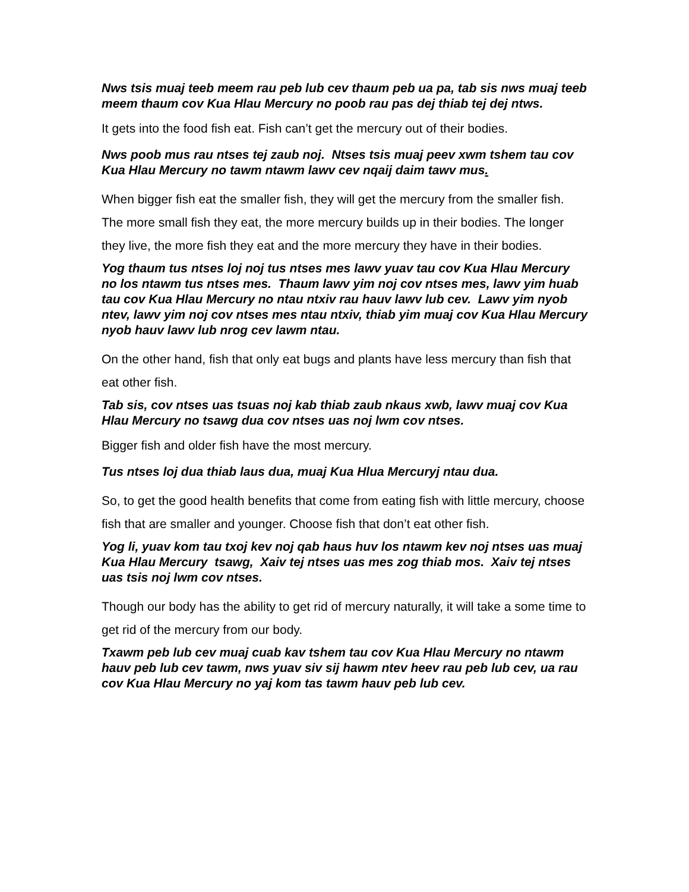Nws tsis muaj teeb meem rau peb lub cev thaum peb ua pa, tab sis nws muaj teeb meem thaum cov Kua Hlau Mercury no poob rau pas dej thiab tej dej ntws.
It gets into the food fish eat. Fish can’t get the mercury out of their bodies.
Nws poob mus rau ntses tej zaub noj. Ntses tsis muaj peev xwm tshem tau cov Kua Hlau Mercury no tawm ntawm lawv cev nqaij daim tawv mus.
When bigger fish eat the smaller fish, they will get the mercury from the smaller fish. The more small fish they eat, the more mercury builds up in their bodies. The longer they live, the more fish they eat and the more mercury they have in their bodies.
Yog thaum tus ntses loj noj tus ntses mes lawv yuav tau cov Kua Hlau Mercury no los ntawm tus ntses mes. Thaum lawv yim noj cov ntses mes, lawv yim huab tau cov Kua Hlau Mercury no ntau ntxiv rau hauv lawv lub cev. Lawv yim nyob ntev, lawv yim noj cov ntses mes ntau ntxiv, thiab yim muaj cov Kua Hlau Mercury nyob hauv lawv lub nrog cev lawm ntau.
On the other hand, fish that only eat bugs and plants have less mercury than fish that eat other fish.
Tab sis, cov ntses uas tsuas noj kab thiab zaub nkaus xwb, lawv muaj cov Kua Hlau Mercury no tsawg dua cov ntses uas noj lwm cov ntses.
Bigger fish and older fish have the most mercury.
Tus ntses loj dua thiab laus dua, muaj Kua Hlua Mercuryj ntau dua.
So, to get the good health benefits that come from eating fish with little mercury, choose fish that are smaller and younger. Choose fish that don’t eat other fish.
Yog li, yuav kom tau txoj kev noj qab haus huv los ntawm kev noj ntses uas muaj Kua Hlau Mercury tsawg, Xaiv tej ntses uas mes zog thiab mos. Xaiv tej ntses uas tsis noj lwm cov ntses.
Though our body has the ability to get rid of mercury naturally, it will take a some time to get rid of the mercury from our body.
Txawm peb lub cev muaj cuab kav tshem tau cov Kua Hlau Mercury no ntawm hauv peb lub cev tawm, nws yuav siv sij hawm ntev heev rau peb lub cev, ua rau cov Kua Hlau Mercury no yaj kom tas tawm hauv peb lub cev.